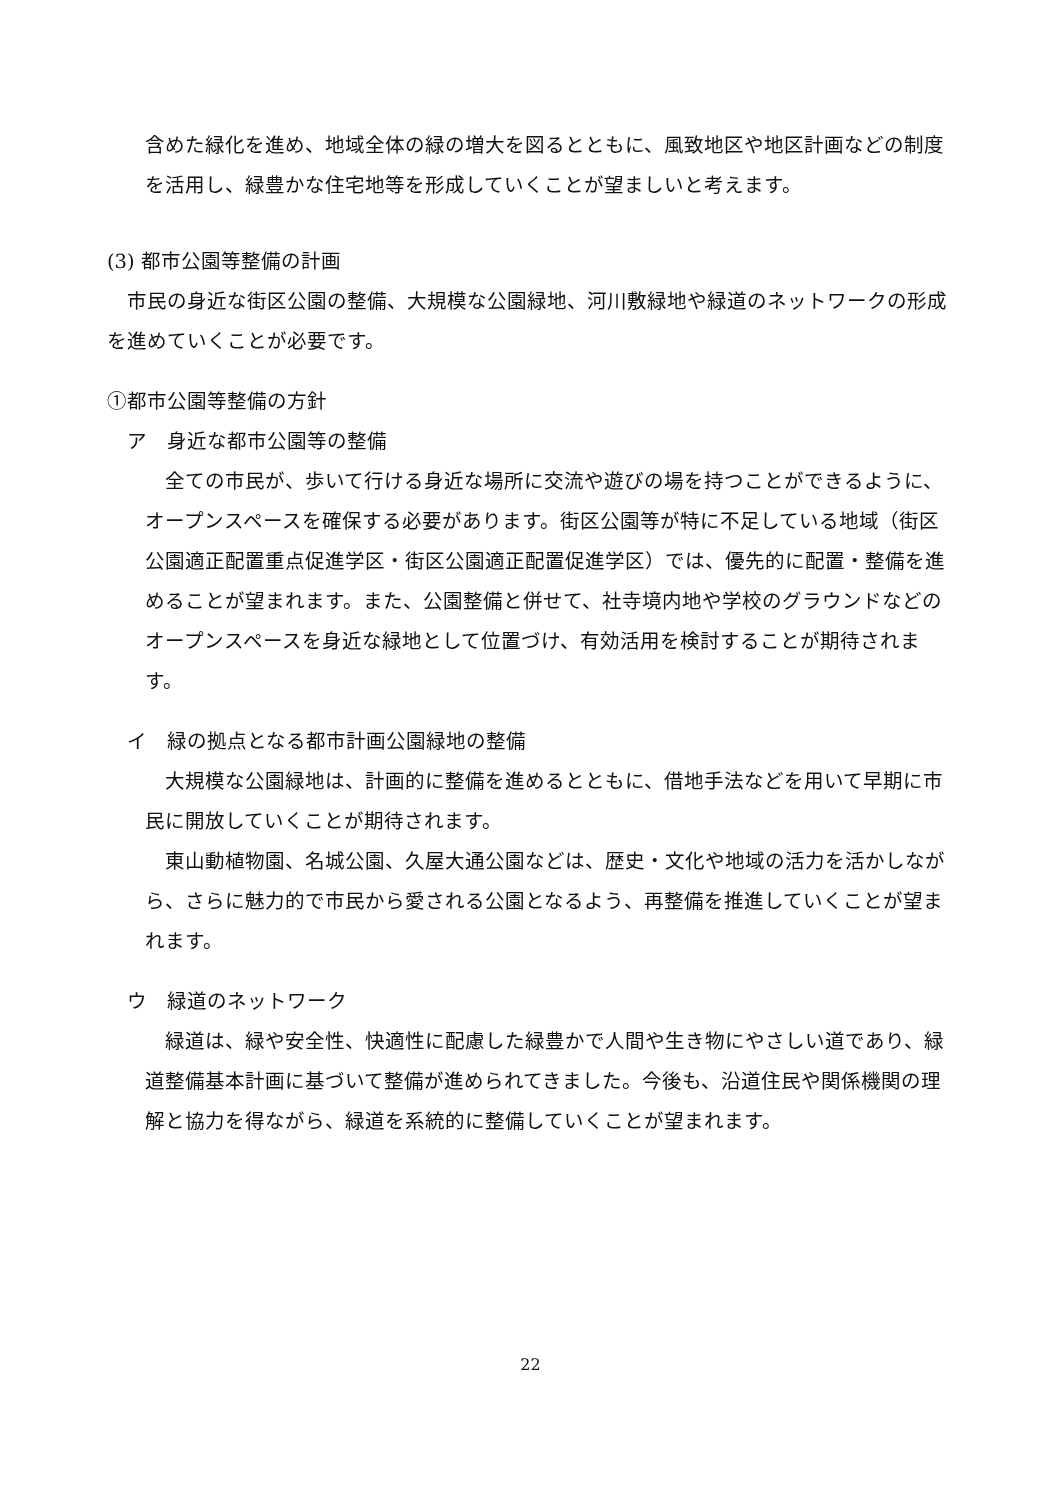含めた緑化を進め、地域全体の緑の増大を図るとともに、風致地区や地区計画などの制度を活用し、緑豊かな住宅地等を形成していくことが望ましいと考えます。
(3) 都市公園等整備の計画
　市民の身近な街区公園の整備、大規模な公園緑地、河川敷緑地や緑道のネットワークの形成を進めていくことが必要です。
①都市公園等整備の方針
　ア　身近な都市公園等の整備
　全ての市民が、歩いて行ける身近な場所に交流や遊びの場を持つことができるように、オープンスペースを確保する必要があります。街区公園等が特に不足している地域（街区公園適正配置重点促進学区・街区公園適正配置促進学区）では、優先的に配置・整備を進めることが望まれます。また、公園整備と併せて、社寺境内地や学校のグラウンドなどのオープンスペースを身近な緑地として位置づけ、有効活用を検討することが期待されます。
　イ　緑の拠点となる都市計画公園緑地の整備
　大規模な公園緑地は、計画的に整備を進めるとともに、借地手法などを用いて早期に市民に開放していくことが期待されます。
　東山動植物園、名城公園、久屋大通公園などは、歴史・文化や地域の活力を活かしながら、さらに魅力的で市民から愛される公園となるよう、再整備を推進していくことが望まれます。
　ウ　緑道のネットワーク
　緑道は、緑や安全性、快適性に配慮した緑豊かで人間や生き物にやさしい道であり、緑道整備基本計画に基づいて整備が進められてきました。今後も、沿道住民や関係機関の理解と協力を得ながら、緑道を系統的に整備していくことが望まれます。
22